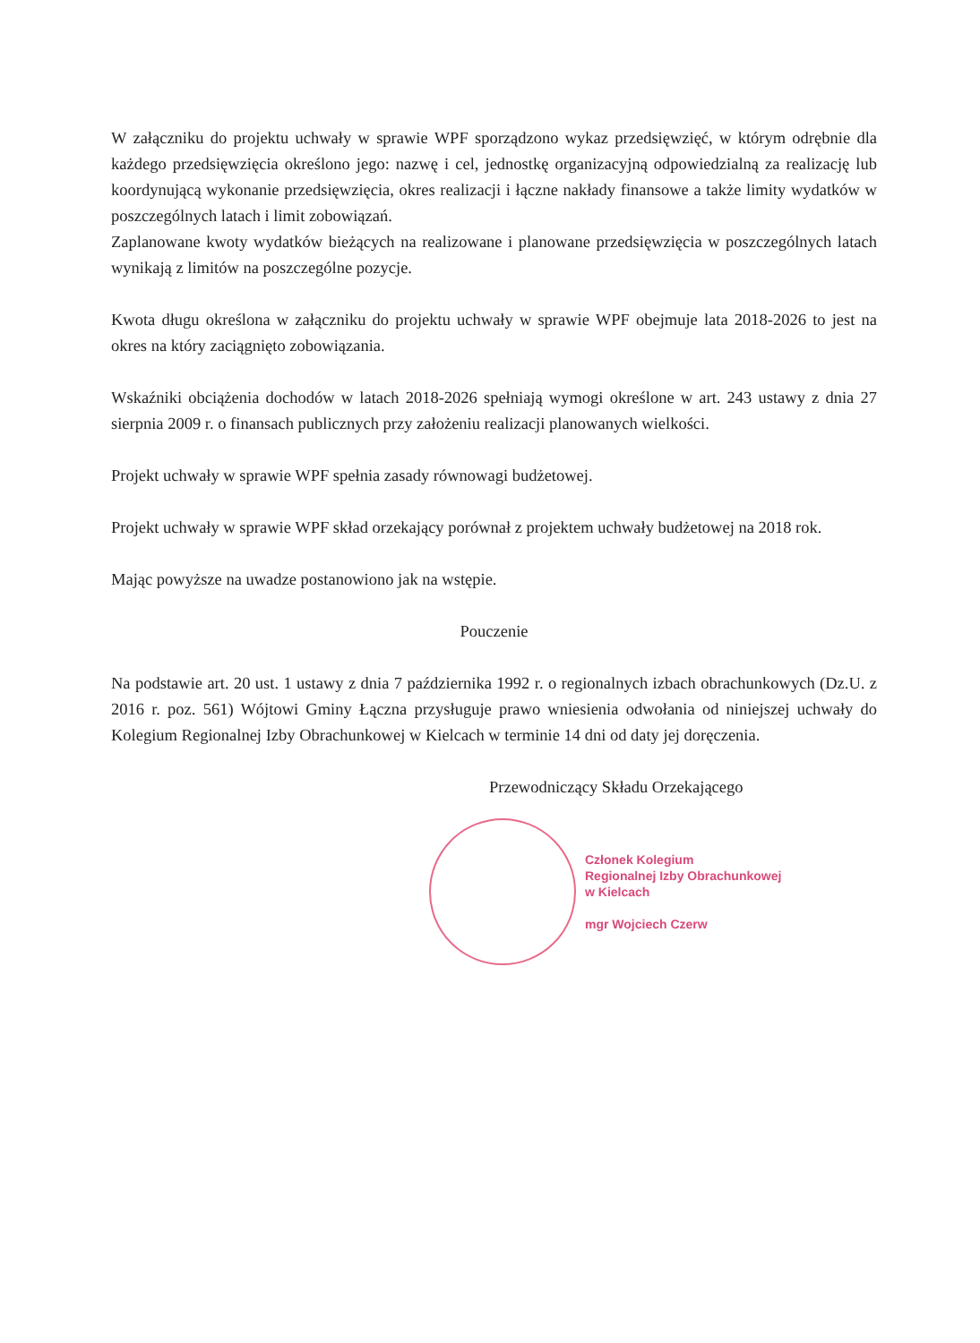W załączniku do projektu uchwały w sprawie WPF sporządzono wykaz przedsięwzięć, w którym odrębnie dla każdego przedsięwzięcia określono jego: nazwę i cel, jednostkę organizacyjną odpowiedzialną za realizację lub koordynującą wykonanie przedsięwzięcia, okres realizacji i łączne nakłady finansowe a także limity wydatków w poszczególnych latach i limit zobowiązań.
Zaplanowane kwoty wydatków bieżących na realizowane i planowane przedsięwzięcia w poszczególnych latach wynikają z limitów na poszczególne pozycje.
Kwota długu określona w załączniku do projektu uchwały w sprawie WPF obejmuje lata 2018-2026 to jest na okres na który zaciągnięto zobowiązania.
Wskaźniki obciążenia dochodów w latach 2018-2026 spełniają wymogi określone w art. 243 ustawy z dnia 27 sierpnia 2009 r. o finansach publicznych przy założeniu realizacji planowanych wielkości.
Projekt uchwały w sprawie WPF spełnia zasady równowagi budżetowej.
Projekt uchwały w sprawie WPF skład orzekający porównał z projektem uchwały budżetowej na 2018 rok.
Mając powyższe na uwadze postanowiono jak na wstępie.
Pouczenie
Na podstawie art. 20 ust. 1 ustawy z dnia 7 października 1992 r. o regionalnych izbach obrachunkowych (Dz.U. z 2016 r. poz. 561) Wójtowi Gminy Łączna przysługuje prawo wniesienia odwołania od niniejszej uchwały do Kolegium Regionalnej Izby Obrachunkowej w Kielcach w terminie 14 dni od daty jej doręczenia.
Przewodniczący Składu Orzekającego
Członek Kolegium
Regionalnej Izby Obrachunkowej
w Kielcach
mgr Wojciech Czerw